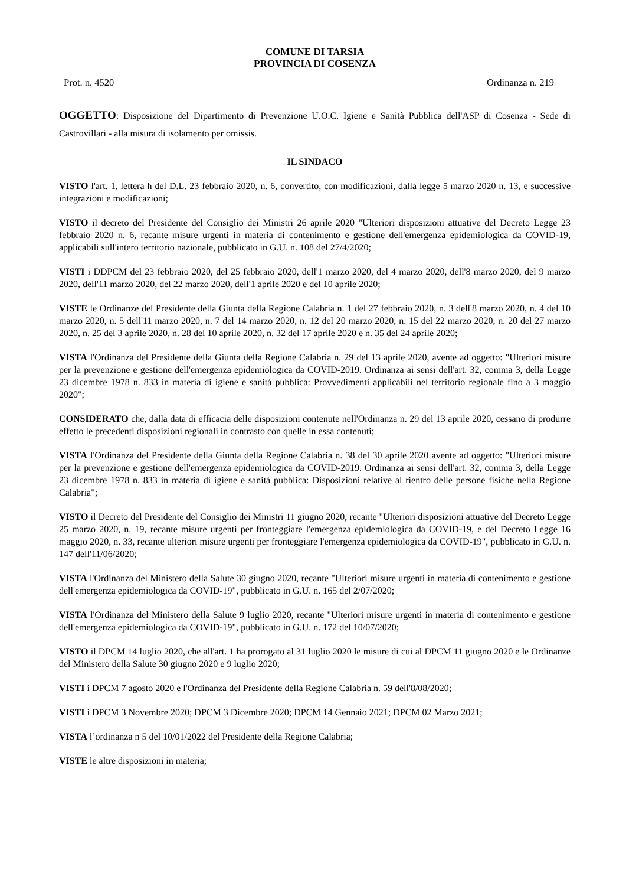COMUNE DI TARSIA
PROVINCIA DI COSENZA
Prot. n. 4520 Ordinanza n. 219
OGGETTO: Disposizione del Dipartimento di Prevenzione U.O.C. Igiene e Sanità Pubblica dell'ASP di Cosenza - Sede di Castrovillari - alla misura di isolamento per omissis.
IL SINDACO
VISTO l'art. 1, lettera h del D.L. 23 febbraio 2020, n. 6, convertito, con modificazioni, dalla legge 5 marzo 2020 n. 13, e successive integrazioni e modificazioni;
VISTO il decreto del Presidente del Consiglio dei Ministri 26 aprile 2020 "Ulteriori disposizioni attuative del Decreto Legge 23 febbraio 2020 n. 6, recante misure urgenti in materia di contenimento e gestione dell'emergenza epidemiologica da COVID-19, applicabili sull'intero territorio nazionale, pubblicato in G.U. n. 108 del 27/4/2020;
VISTI i DDPCM del 23 febbraio 2020, del 25 febbraio 2020, dell'1 marzo 2020, del 4 marzo 2020, dell'8 marzo 2020, del 9 marzo 2020, dell'11 marzo 2020, del 22 marzo 2020, dell'1 aprile 2020 e del 10 aprile 2020;
VISTE le Ordinanze del Presidente della Giunta della Regione Calabria n. 1 del 27 febbraio 2020, n. 3 dell'8 marzo 2020, n. 4 del 10 marzo 2020, n. 5 dell'11 marzo 2020, n. 7 del 14 marzo 2020, n. 12 del 20 marzo 2020, n. 15 del 22 marzo 2020, n. 20 del 27 marzo 2020, n. 25 del 3 aprile 2020, n. 28 del 10 aprile 2020, n. 32 del 17 aprile 2020 e n. 35 del 24 aprile 2020;
VISTA l'Ordinanza del Presidente della Giunta della Regione Calabria n. 29 del 13 aprile 2020, avente ad oggetto: "Ulteriori misure per la prevenzione e gestione dell'emergenza epidemiologica da COVID-2019. Ordinanza ai sensi dell'art. 32, comma 3, della Legge 23 dicembre 1978 n. 833 in materia di igiene e sanità pubblica: Provvedimenti applicabili nel territorio regionale fino a 3 maggio 2020";
CONSIDERATO che, dalla data di efficacia delle disposizioni contenute nell'Ordinanza n. 29 del 13 aprile 2020, cessano di produrre effetto le precedenti disposizioni regionali in contrasto con quelle in essa contenuti;
VISTA l'Ordinanza del Presidente della Giunta della Regione Calabria n. 38 del 30 aprile 2020 avente ad oggetto: "Ulteriori misure per la prevenzione e gestione dell'emergenza epidemiologica da COVID-2019. Ordinanza ai sensi dell'art. 32, comma 3, della Legge 23 dicembre 1978 n. 833 in materia di igiene e sanità pubblica: Disposizioni relative al rientro delle persone fisiche nella Regione Calabria";
VISTO il Decreto del Presidente del Consiglio dei Ministri 11 giugno 2020, recante "Ulteriori disposizioni attuative del Decreto Legge 25 marzo 2020, n. 19, recante misure urgenti per fronteggiare l'emergenza epidemiologica da COVID-19, e del Decreto Legge 16 maggio 2020, n. 33, recante ulteriori misure urgenti per fronteggiare l'emergenza epidemiologica da COVID-19", pubblicato in G.U. n. 147 dell'11/06/2020;
VISTA l'Ordinanza del Ministero della Salute 30 giugno 2020, recante "Ulteriori misure urgenti in materia di contenimento e gestione dell'emergenza epidemiologica da COVID-19", pubblicato in G.U. n. 165 del 2/07/2020;
VISTA l'Ordinanza del Ministero della Salute 9 luglio 2020, recante "Ulteriori misure urgenti in materia di contenimento e gestione dell'emergenza epidemiologica da COVID-19", pubblicato in G.U. n. 172 del 10/07/2020;
VISTO il DPCM 14 luglio 2020, che all'art. 1 ha prorogato al 31 luglio 2020 le misure di cui al DPCM 11 giugno 2020 e le Ordinanze del Ministero della Salute 30 giugno 2020 e 9 luglio 2020;
VISTI i DPCM 7 agosto 2020 e l'Ordinanza del Presidente della Regione Calabria n. 59 dell'8/08/2020;
VISTI i DPCM 3 Novembre 2020; DPCM 3 Dicembre 2020; DPCM 14 Gennaio 2021; DPCM 02 Marzo 2021;
VISTA l’ordinanza n 5 del 10/01/2022 del Presidente della Regione Calabria;
VISTE le altre disposizioni in materia;